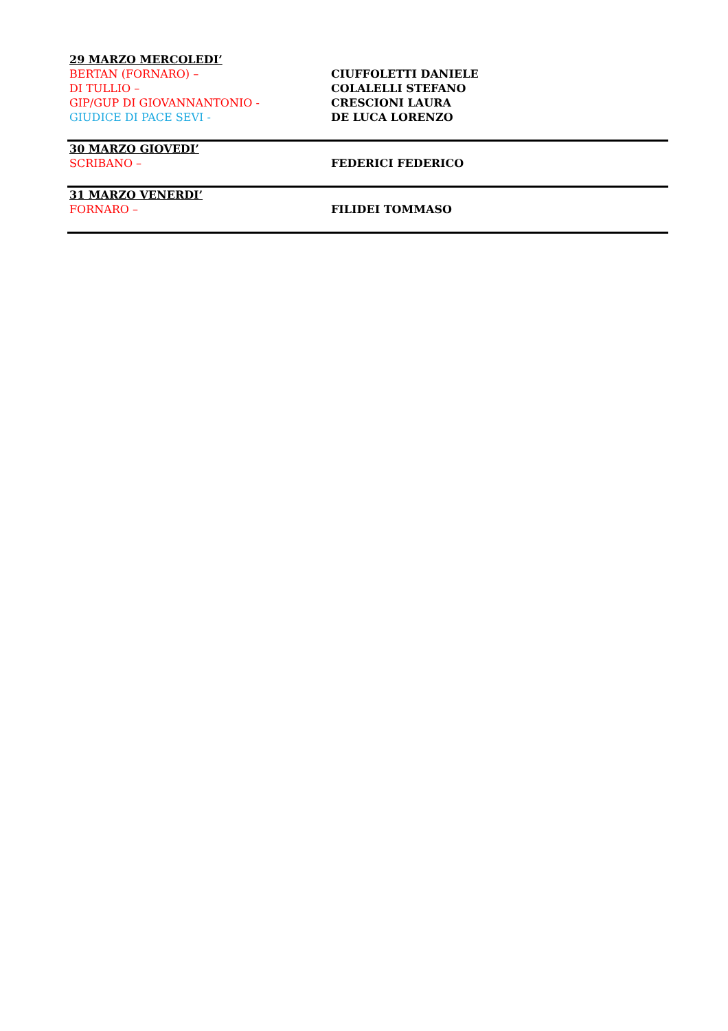| 29 MARZO MERCOLEDI’ BERTAN (FORNARO) – DI TULLIO – GIP/GUP DI GIOVANNANTONIO - GIUDICE DI PACE SEVI - | CIUFFOLETTI DANIELE COLALELLI STEFANO CRESCIONI LAURA DE LUCA LORENZO |
| 30 MARZO GIOVEDI’ SCRIBANO – | FEDERICI FEDERICO |
| 31 MARZO VENERDI’ FORNARO – | FILIDEI TOMMASO |